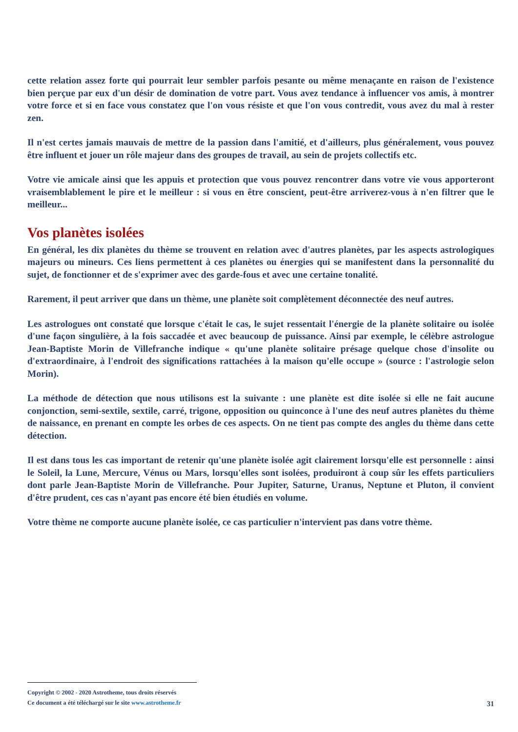cette relation assez forte qui pourrait leur sembler parfois pesante ou même menaçante en raison de l'existence bien perçue par eux d'un désir de domination de votre part. Vous avez tendance à influencer vos amis, à montrer votre force et si en face vous constatez que l'on vous résiste et que l'on vous contredit, vous avez du mal à rester zen.
Il n'est certes jamais mauvais de mettre de la passion dans l'amitié, et d'ailleurs, plus généralement, vous pouvez être influent et jouer un rôle majeur dans des groupes de travail, au sein de projets collectifs etc.
Votre vie amicale ainsi que les appuis et protection que vous pouvez rencontrer dans votre vie vous apporteront vraisemblablement le pire et le meilleur : si vous en être conscient, peut-être arriverez-vous à n'en filtrer que le meilleur...
Vos planètes isolées
En général, les dix planètes du thème se trouvent en relation avec d'autres planètes, par les aspects astrologiques majeurs ou mineurs. Ces liens permettent à ces planètes ou énergies qui se manifestent dans la personnalité du sujet, de fonctionner et de s'exprimer avec des garde-fous et avec une certaine tonalité.
Rarement, il peut arriver que dans un thème, une planète soit complètement déconnectée des neuf autres.
Les astrologues ont constaté que lorsque c'était le cas, le sujet ressentait l'énergie de la planète solitaire ou isolée d'une façon singulière, à la fois saccadée et avec beaucoup de puissance. Ainsi par exemple, le célèbre astrologue Jean-Baptiste Morin de Villefranche indique « qu'une planète solitaire présage quelque chose d'insolite ou d'extraordinaire, à l'endroit des significations rattachées à la maison qu'elle occupe » (source : l'astrologie selon Morin).
La méthode de détection que nous utilisons est la suivante : une planète est dite isolée si elle ne fait aucune conjonction, semi-sextile, sextile, carré, trigone, opposition ou quinconce à l'une des neuf autres planètes du thème de naissance, en prenant en compte les orbes de ces aspects. On ne tient pas compte des angles du thème dans cette détection.
Il est dans tous les cas important de retenir qu'une planète isolée agit clairement lorsqu'elle est personnelle : ainsi le Soleil, la Lune, Mercure, Vénus ou Mars, lorsqu'elles sont isolées, produiront à coup sûr les effets particuliers dont parle Jean-Baptiste Morin de Villefranche. Pour Jupiter, Saturne, Uranus, Neptune et Pluton, il convient d'être prudent, ces cas n'ayant pas encore été bien étudiés en volume.
Votre thème ne comporte aucune planète isolée, ce cas particulier n'intervient pas dans votre thème.
Copyright © 2002 - 2020 Astrotheme, tous droits réservés
Ce document a été téléchargé sur le site www.astrotheme.fr
31